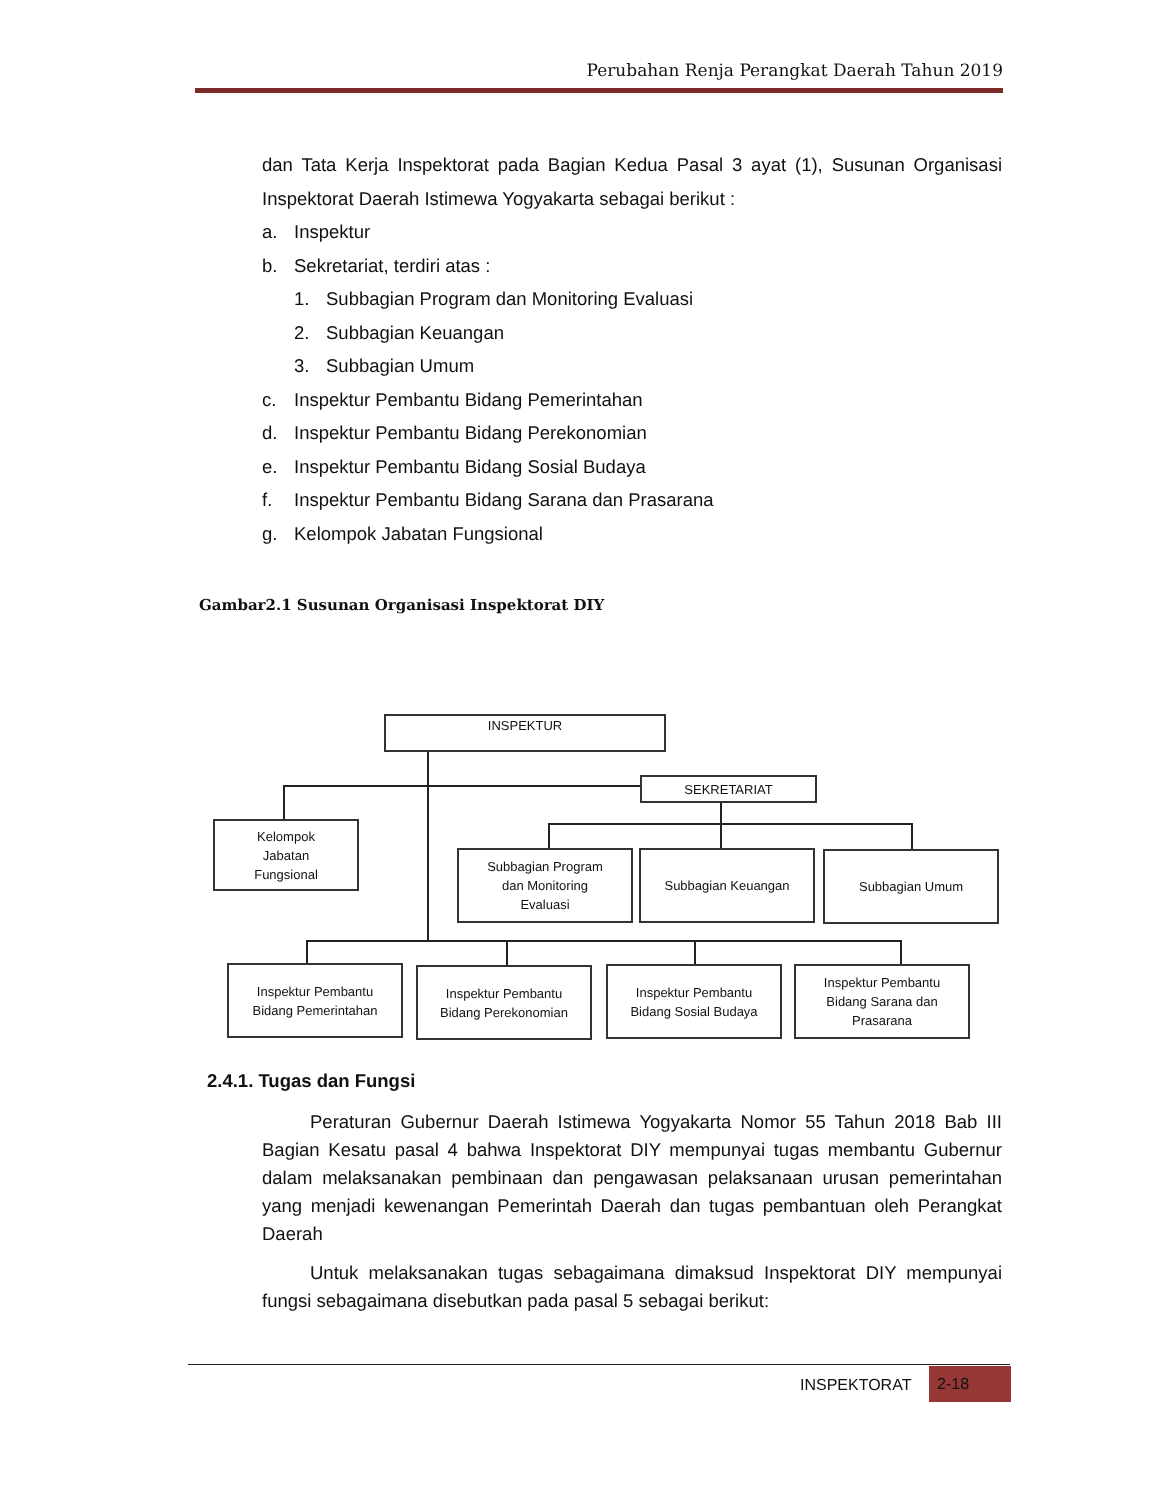Perubahan Renja Perangkat Daerah Tahun 2019
dan Tata Kerja Inspektorat pada Bagian Kedua Pasal 3 ayat (1), Susunan Organisasi Inspektorat Daerah Istimewa Yogyakarta sebagai berikut :
a. Inspektur
b. Sekretariat, terdiri atas :
1. Subbagian Program dan Monitoring Evaluasi
2. Subbagian Keuangan
3. Subbagian Umum
c. Inspektur Pembantu Bidang Pemerintahan
d. Inspektur Pembantu Bidang Perekonomian
e. Inspektur Pembantu Bidang Sosial Budaya
f. Inspektur Pembantu Bidang Sarana dan Prasarana
g. Kelompok Jabatan Fungsional
Gambar2.1 Susunan Organisasi Inspektorat DIY
INSPEKTUR
SEKRETARIAT
Kelompok
Jabatan
Fungsional
Subbagian Program
dan Monitoring
Evaluasi
Subbagian Keuangan Subbagian Umum
Inspektur Pembantu
Bidang Pemerintahan
Inspektur Pembantu
Bidang Perekonomian
Inspektur Pembantu
Bidang Sosial Budaya
Inspektur Pembantu
Bidang Sarana dan
Prasarana
2.4.1. Tugas dan Fungsi
Peraturan Gubernur Daerah Istimewa Yogyakarta Nomor 55 Tahun 2018 Bab III Bagian Kesatu pasal 4 bahwa Inspektorat DIY mempunyai tugas membantu Gubernur dalam melaksanakan pembinaan dan pengawasan pelaksanaan urusan pemerintahan yang menjadi kewenangan Pemerintah Daerah dan tugas pembantuan oleh Perangkat Daerah
Untuk melaksanakan tugas sebagaimana dimaksud Inspektorat DIY mempunyai fungsi sebagaimana disebutkan pada pasal 5 sebagai berikut:
INSPEKTORAT
2-18